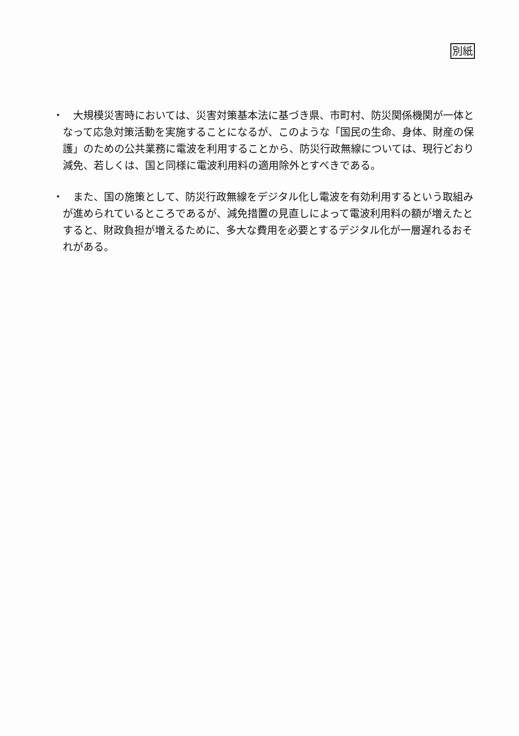別紙
・　大規模災害時においては、災害対策基本法に基づき県、市町村、防災関係機関が一体となって応急対策活動を実施することになるが、このような「国民の生命、身体、財産の保護」のための公共業務に電波を利用することから、防災行政無線については、現行どおり減免、若しくは、国と同様に電波利用料の適用除外とすべきである。
・　また、国の施策として、防災行政無線をデジタル化し電波を有効利用するという取組みが進められているところであるが、減免措置の見直しによって電波利用料の額が増えたとすると、財政負担が増えるために、多大な費用を必要とするデジタル化が一層遅れるおそれがある。